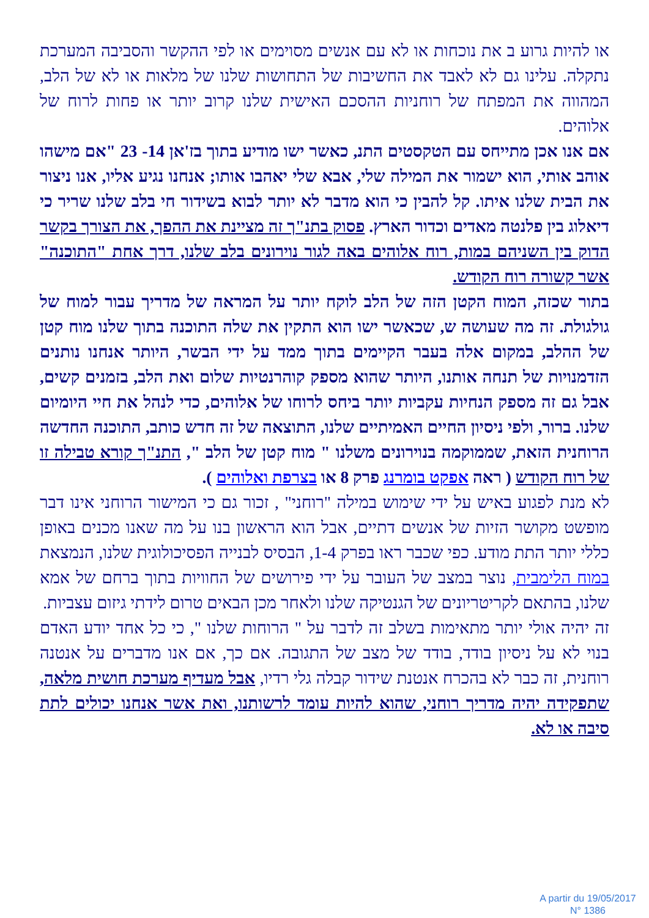או להיות גרוע ב את נוכחות או לא עם אנשים מסוימים או לפי ההקשר והסביבה המערכת נתקלה. עלינו גם לא לאבד את החשיבות של התחושות שלנו של מלאות או לא של הלב, המהווה את המפתח של רוחניות ההסכם האישית שלנו קרוב יותר או פחות לרוח של אלוהים.
אם אנו אכן מתייחס עם הטקסטים התנ, כאשר ישו מודיע בתוך בז'אן 14- 23 "אם מישהו אוהב אותי, הוא ישמור את המילה שלי, אבא שלי יאהבו אותו; אנחנו נגיע אליו, אנו ניצור את הבית שלנו איתו. קל להבין כי הוא מדבר לא יותר לבוא בשידור חי בלב שלנו שריר כי דיאלוג בין פלנטה מאדים וכדור הארץ. פסוק בתנ"ך זה מציינת את ההפך, את הצורך בקשר הדוק בין השניהם במות, רוח אלוהים באה לגור נוירונים בלב שלנו, דרך אחת "התוכנה" אשר קשורה רוח הקודש.
בתור שכזה, המוח הקטן הזה של הלב לוקח יותר על המראה של מדריך עבור למוח של גולגולת. זה מה שעושה ש, שכאשר ישו הוא התקין את שלה התוכנה בתוך שלנו מוח קטן של ההלב, במקום אלה בעבר הקיימים בתוך ממד על ידי הבשר, היותר אנחנו נותנים הזדמנויות של תנחה אותנו, היותר שהוא מספק קוהרנטיות שלום ואת הלב, בזמנים קשים, אבל גם זה מספק הנחיות עקביות יותר ביחס לרוחו של אלוהים, כדי לנהל את חיי היומיום שלנו. ברור, ולפי ניסיון החיים האמיתיים שלנו, התוצאה של זה חדש כותב, התוכנה החדשה הרוחנית הזאת, שממוקמה בנוירונים משלנו " מוח קטן של הלב ", התנ"ך קורא טבילה זו של רוח הקודש ( ראה אפקט בומרנג פרק 8 או בצרפת ואלוהים ).
לא מנת לפגוע באיש על ידי שימוש במילה "רוחני" , זכור גם כי המישור הרוחני אינו דבר מופשט מקושר הזיות של אנשים דתיים, אבל הוא הראשון בנו על מה שאנו מכנים באופן כללי יותר התת מודע. כפי שכבר ראו בפרק 1-4, הבסיס לבנייה הפסיכולוגית שלנו, הנמצאת במוח הלימבית, נוצר במצב של העובר על ידי פירושים של החוויות בתוך ברחם של אמא שלנו, בהתאם לקריטריונים של הגנטיקה שלנו ולאחר מכן הבאים טרום לידתי גיזום עצביות.
זה יהיה אולי יותר מתאימות בשלב זה לדבר על " הרוחות שלנו ", כי כל אחד יודע האדם בנוי לא על ניסיון בודד, בודד של מצב של התגובה. אם כך, אם אנו מדברים על אנטנה רוחנית, זה כבר לא בהכרח אנטנת שידור קבלה גלי רדיו, אבל מעדיף מערכת חושית מלאה, שתפקידה יהיה מדריך רוחני, שהוא להיות עומד לרשותנו, ואת אשר אנחנו יכולים לתת סיבה או לא.
A partir du 19/05/2017
N° 1386